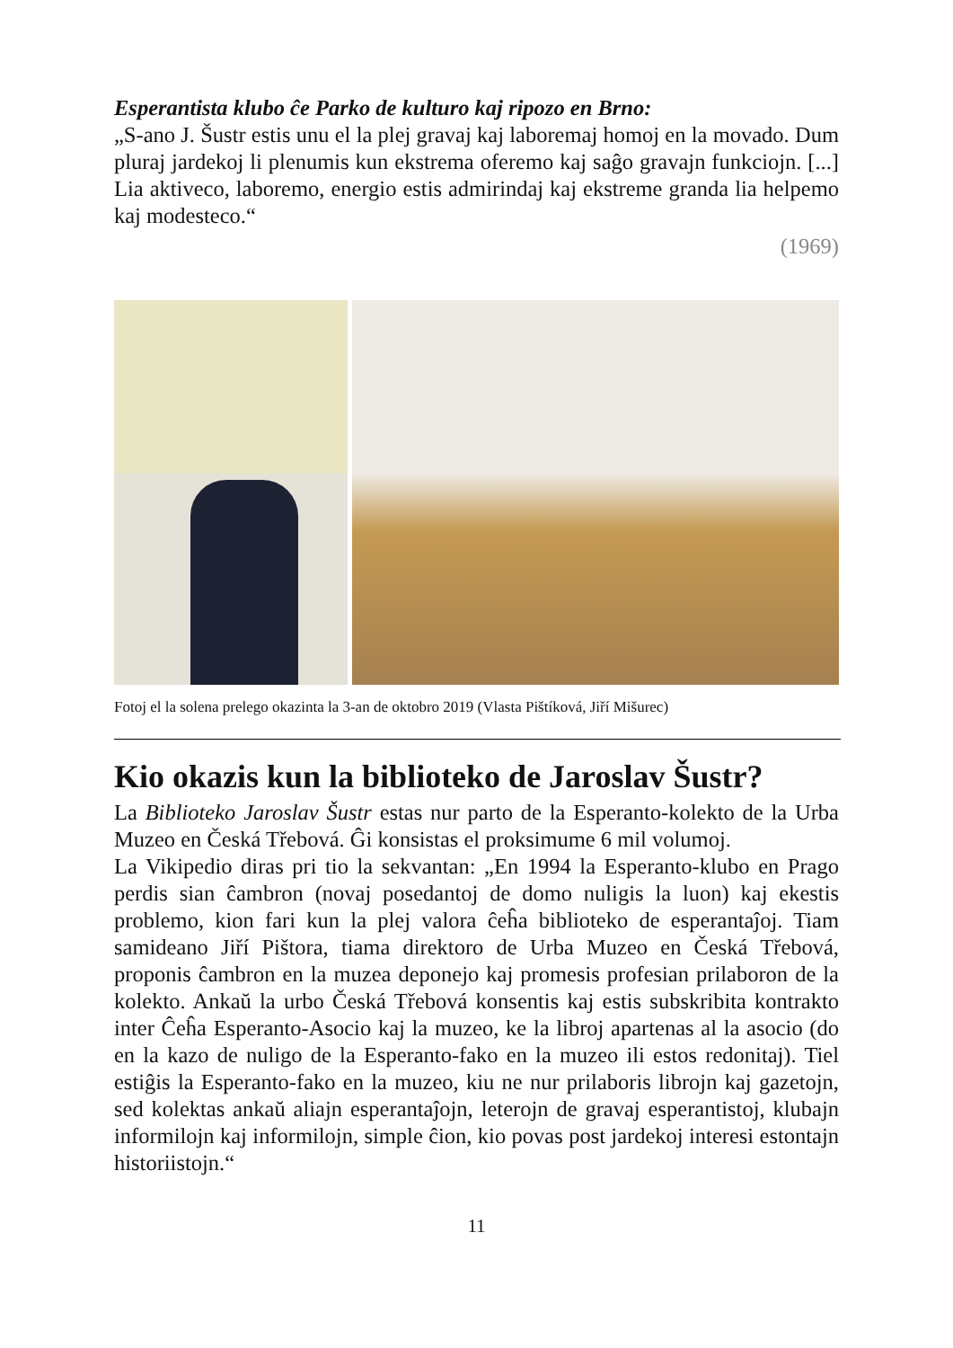Esperantista klubo ĉe Parko de kulturo kaj ripozo en Brno:
„S-ano J. Šustr estis unu el la plej gravaj kaj laboremaj homoj en la movado. Dum pluraj jardekoj li plenumis kun ekstrema oferemo kaj saĝo gravajn funkciojn. [...] Lia aktiveco, laboremo, energio estis admirindaj kaj ekstreme granda lia helpemo kaj modesteco.“
(1969)
Fotoj el la solena prelego okazinta la 3-an de oktobro 2019 (Vlasta Pištíková, Jiří Mišurec)
Kio okazis kun la biblioteko de Jaroslav Šustr?
La Biblioteko Jaroslav Šustr estas nur parto de la Esperanto-kolekto de la Urba Muzeo en Česká Třebová. Ĝi konsistas el proksimume 6 mil volumoj.
La Vikipedio diras pri tio la sekvantan: „En 1994 la Esperanto-klubo en Prago perdis sian ĉambron (novaj posedantoj de domo nuligis la luon) kaj ekestis problemo, kion fari kun la plej valora ĉeĥa biblioteko de esperantaĵoj. Tiam samideano Jiří Pištora, tiama direktoro de Urba Muzeo en Česká Třebová, proponis ĉambron en la muzea deponejo kaj promesis profesian prilaboron de la kolekto. Ankaŭ la urbo Česká Třebová konsentis kaj estis subskribita kontrakto inter Ĉeĥa Esperanto-Asocio kaj la muzeo, ke la libroj apartenas al la asocio (do en la kazo de nuligo de la Esperanto-fako en la muzeo ili estos redonitaj). Tiel estiĝis la Esperanto-fako en la muzeo, kiu ne nur prilaboris librojn kaj gazetojn, sed kolektas ankaŭ aliajn esperantaĵojn, leterojn de gravaj esperantistoj, klubajn informilojn kaj informilojn, simple ĉion, kio povas post jardekoj interesi estontajn historiistojn.“
11